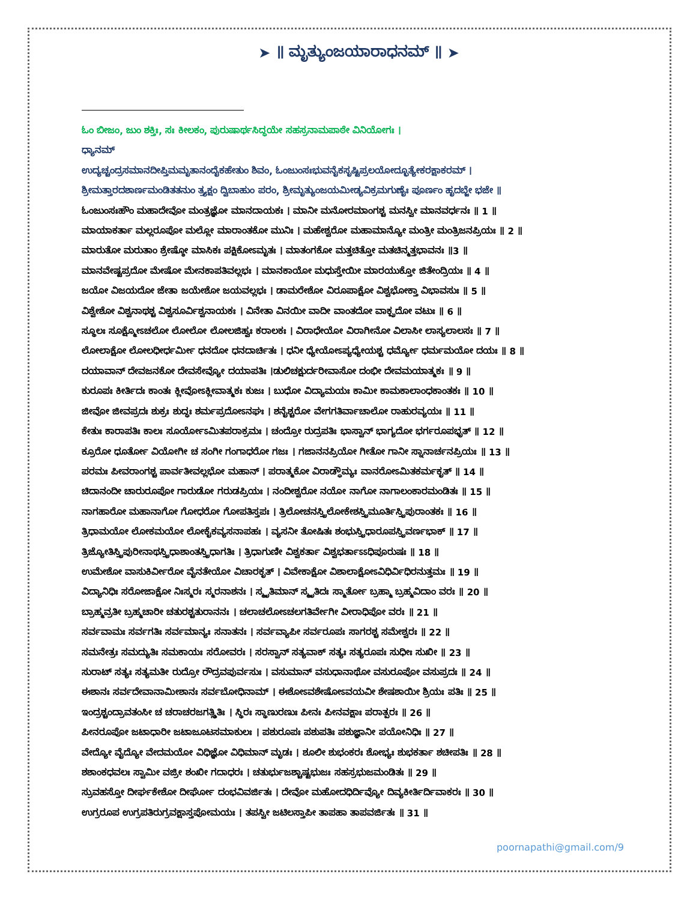➤ ॥ ಮೃತ್ಯುಂಜಯಾರಾಧನಮ್ ॥ ➤
ಓಂ ಬೀಜಂ, ಜುಂ ಶಕ್ತಿಃ, ಸಃ ಕೀಲಕಂ, ಪುರುಷಾರ್ಥಸಿದ್ಧಯೇ ಸಹಸ್ರನಾಮಪಾಠೇ ವಿನಿಯೋಗಃ ।
ಧ್ಯಾನಮ್
ಉದ್ಯಚ್ಚಂದ್ರಸಮಾನದೀಪ್ತಿಮಮೃತಾನಂದೈಕಹೇತುಂ ಶಿವಂ, ಓಂಜುಂಸಃಭುವನೈಕಸೃಷ್ಟಿಪ್ರಲಯೋದ್ಭೂತ್ಯೇಕರಕ್ಷಾಕರಮ್ ।
ಶ್ರೀಮತ್ತಾರದಶಾರ್ಣಮಂಡಿತತನುಂ ತ್ರ್ಯಕ್ಷಂ ದ್ವಿಬಾಹುಂ ಪರಂ, ಶ್ರೀಮೃತ್ಯುಂಜಯಮೀಡ್ಯವಿಕ್ರಮಗುಣೈಃ ಪೂರ್ಣಂ ಹೃದಬ್ಜೇ ಭಜೇ ॥
ಓಂಜುಂಸಃಹೌಂ ಮಹಾದೇವೋ ಮಂತ್ರಜ್ಞೋ ಮಾನದಾಯಕಃ । ಮಾನೀ ಮನೋರಮಾಂಗಶ್ಚ ಮನಸ್ವೀ ಮಾನವರ್ಧನಃ ॥ 1 ॥
ಮಾಯಾಕರ್ತಾ ಮಲ್ಲರೂಪೋ ಮಲ್ಲೋ ಮಾರಾಂತಕೋ ಮುನಿಃ । ಮಹೇಶ್ವರೋ ಮಹಾಮಾನ್ಯೋ ಮಂತ್ರೀ ಮಂತ್ರಿಜನಪ್ರಿಯಃ ॥ 2 ॥
ಮಾರುತೋ ಮರುತಾಂ ಶ್ರೇಷ್ಠೋ ಮಾಸಿಕಃ ಪಕ್ಷಿಕೋಽಮೃತಃ । ಮಾತಂಗಕೋ ಮತ್ತಚಿತ್ತೋ ಮತಚಿನ್ಮತ್ತಭಾವನಃ ॥3 ॥
ಮಾನವೇಷ್ಟಪ್ರದೋ ಮೇಷೋ ಮೇನಕಾಪತಿವಲ್ಲಭಃ । ಮಾನಕಾಯೋ ಮಧುಸ್ತೇಯೀ ಮಾರಯುಕ್ತೋ ಜಿತೇಂದ್ರಿಯಃ ॥ 4 ॥
ಜಯೋ ವಿಜಯದೋ ಜೇತಾ ಜಯೇಶೋ ಜಯವಲ್ಲಭಃ । ಡಾಮರೇಶೋ ವಿರೂಪಾಕ್ಷೋ ವಿಶ್ವಭೋಕ್ತಾ ವಿಭಾವಸುಃ ॥ 5 ॥
ವಿಶ್ವೇಶೋ ವಿಶ್ವನಾಥಶ್ಚ ವಿಶ್ವಸೂರ್ವಿಶ್ವನಾಯಕಃ । ವಿನೇತಾ ವಿನಯೀ ವಾದೀ ವಾಂತದೋ ವಾಕ್ಪ್ರದೋ ವಟುಃ ॥ 6 ॥
ಸ್ಥೂಲಃ ಸೂಕ್ಷ್ಮೋಽಚಲೋ ಲೋಲೋ ಲೋಲಜಿಹ್ವಃ ಕರಾಲಕಃ । ವಿರಾಧೇಯೋ ವಿರಾಗೀನೋ ವಿಲಾಸೀ ಲಾಸ್ಯಲಾಲಸಃ ॥ 7 ॥
ಲೋಲಾಕ್ಷೋ ಲೋಲಧೀರ್ಧರ್ಮೀ ಧನದೋ ಧನದಾರ್ಚಿತಃ । ಧನೀ ಧ್ಯೇಯೋಽಪ್ಯಧ್ಯೇಯಶ್ಚ ಧರ್ಮ್ಯೋ ಧರ್ಮಮಯೋ ದಯಃ ॥ 8 ॥
ದಯಾವಾನ್ ದೇವಜನಕೋ ದೇವಸೇವ್ಯೋ ದಯಾಪತಿಃ ।ಡುಲಿಚಕ್ಷುರ್ದರೀವಾಸೋ ದಂಭೀ ದೇವಮಯಾತ್ಮಕಃ ॥ 9 ॥
ಕುರೂಪಃ ಕೀರ್ತಿದಃ ಕಾಂತಃ ಕ್ಲೀವೋಽಕ್ಲೀವಾತ್ಮಕಃ ಕುಜಃ । ಬುಧೋ ವಿದ್ಯಾಮಯಃ ಕಾಮೀ ಕಾಮಕಾಲಾಂಧಕಾಂತಕಃ ॥ 10 ॥
ಜೀವೋ ಜೀವಪ್ರದಃ ಶುಕ್ರಃ ಶುದ್ಧಃ ಶರ್ಮಪ್ರದೋಽನಘಃ । ಶನೈಶ್ಚರೋ ವೇಗಗತಿರ್ವಾಚಾಲೋ ರಾಹುರವ್ಯಯಃ ॥ 11 ॥
ಕೇತುಃ ಕಾರಾಪತಿಃ ಕಾಲಃ ಸೂರ್ಯೋಽಮಿತಪರಾಕ್ರಮಃ । ಚಂದ್ರೋ ರುದ್ರಪತಿಃ ಭಾಸ್ವಾನ್ ಭಾಗ್ಯದೋ ಭರ್ಗರೂಪಭೃತ್ ॥ 12 ॥
ಕ್ರೂರೋ ಧೂರ್ತೋ ವಿಯೋಗೀ ಚ ಸಂಗೀ ಗಂಗಾಧರೋ ಗಜಃ । ಗಜಾನನಪ್ರಿಯೋ ಗೀತೋ ಗಾನೀ ಸ್ನಾನಾರ್ಚನಪ್ರಿಯಃ ॥ 13 ॥
ಪರಮಃ ಪೀವರಾಂಗಶ್ಚ ಪಾರ್ವತೀವಲ್ಲಭೋ ಮಹಾನ್ । ಪರಾತ್ಮಕೋ ವಿರಾಡ್ಧೌಮ್ಯಃ ವಾನರೋಽಮಿತಕರ್ಮಕೃತ್ ॥ 14 ॥
ಚಿದಾನಂದೀ ಚಾರುರೂಪೋ ಗಾರುಡೋ ಗರುಡಪ್ರಿಯಃ । ನಂದೀಶ್ವರೋ ನಯೋ ನಾಗೋ ನಾಗಾಲಂಕಾರಮಂಡಿತಃ ॥ 15 ॥
ನಾಗಹಾರೋ ಮಹಾನಾಗೋ ಗೋಧರೋ ಗೋಪತಿಸ್ತಪಃ । ತ್ರಿಲೋಚನಸ್ತ್ರಿಲೋಕೇಶಸ್ತ್ರಿಮೂರ್ತಿಸ್ತ್ರಿಪುರಾಂತಕಃ ॥ 16 ॥
ತ್ರಿಧಾಮಯೋ ಲೋಕಮಯೋ ಲೋಕೈಕವ್ಯಸನಾಪಹಃ । ವ್ಯಸನೀ ತೋಷಿತಃ ಶಂಭುಸ್ತ್ರಿಧಾರೂಪಸ್ತ್ರಿವರ್ಣಭಾಕ್ ॥ 17 ॥
ತ್ರಿಜ್ಯೋತಿಸ್ತ್ರಿಪುರೀನಾಥಸ್ತ್ರಿಧಾಶಾಂತಸ್ತ್ರಿಧಾಗತಿಃ । ತ್ರಿಧಾಗುಣೀ ವಿಶ್ವಕರ್ತಾ ವಿಶ್ವಭರ್ತಾಽಽಧಿಪೂರುಷಃ ॥ 18 ॥
ಉಮೇಶೋ ವಾಸುಕಿರ್ವೀರೋ ವೈನತೇಯೋ ವಿಚಾರಕೃತ್ । ವಿವೇಕಾಕ್ಷೋ ವಿಶಾಲಾಕ್ಷೋಽವಿಧಿರ್ವಿಧಿರನುತ್ತಮಃ ॥ 19 ॥
ವಿದ್ಯಾನಿಧಿಃ ಸರೋಜಾಕ್ಷೋ ನಿಃಸ್ಮರಃ ಸ್ಮರನಾಶನಃ । ಸ್ಮೃತಿಮಾನ್ ಸ್ಮೃತಿದಃ ಸ್ಮಾರ್ತೋ ಬ್ರಹ್ಮಾ ಬ್ರಹ್ಮವಿದಾಂ ವರಃ ॥ 20 ॥
ಬ್ರಾಹ್ಮವ್ರತೀ ಬ್ರಹ್ಮಚಾರೀ ಚತುರಶ್ಚತುರಾನನಃ । ಚಲಾಚಲೋಽಚಲಗತಿರ್ವೇಗೀ ವೀರಾಧಿಪೋ ವರಃ ॥ 21 ॥
ಸರ್ವವಾಮಃ ಸರ್ವಗತಿಃ ಸರ್ವಮಾನ್ಯಃ ಸನಾತನಃ । ಸರ್ವವ್ಯಾಪೀ ಸರ್ವರೂಪಃ ಸಾಗರಶ್ಚ ಸಮೇಶ್ವರಃ ॥ 22 ॥
ಸಮನೇತ್ರಃ ಸಮದ್ಯುತಿಃ ಸಮಕಾಯಃ ಸರೋವರಃ । ಸರಸ್ವಾನ್ ಸತ್ಯವಾಕ್ ಸತ್ಯಃ ಸತ್ಯರೂಪಃ ಸುಧೀಃ ಸುಖೀ ॥ 23 ॥
ಸುರಾಟ್ ಸತ್ಯಃ ಸತ್ಯಮತೀ ರುದ್ರೋ ರೌದ್ರವಪುರ್ವಸುಃ । ವಸುಮಾನ್ ವಸುಧಾನಾಥೋ ವಸುರೂಪೋ ವಸುಪ್ರದಃ ॥ 24 ॥
ಈಶಾನಃ ಸರ್ವದೇವಾನಾಮೀಶಾನಃ ಸರ್ವಬೋಧಿನಾಮ್ । ಈಶೋಽವಶೇಷೋಽವಯವೀ ಶೇಷಶಾಯೀ ಶ್ರಿಯಃ ಪತಿಃ ॥ 25 ॥
ಇಂದ್ರಶ್ಚಂದ್ರಾವತಂಸೀ ಚ ಚರಾಚರಜಗತ್ಸ್ಥಿತಿಃ । ಸ್ಥಿರಃ ಸ್ಥಾಣುರಣುಃ ಪೀನಃ ಪೀನವಕ್ಷಾಃ ಪರಾತ್ಪರಃ ॥ 26 ॥
ಪೀನರೂಪೋ ಜಟಾಧಾರೀ ಜಟಾಜೂಟಸಮಾಕುಲಃ । ಪಶುರೂಪಃ ಪಶುಪತಿಃ ಪಶುಜ್ಞಾನೀ ಪಯೋನಿಧಿಃ ॥ 27 ॥
ವೇದ್ಯೋ ವೈದ್ಯೋ ವೇದಮಯೋ ವಿಧಿಜ್ಞೋ ವಿಧಿಮಾನ್ ಮೃಡಃ । ಶೂಲೀ ಶುಭಂಕರಃ ಶೋಭ್ಯಃ ಶುಭಕರ್ತಾ ಶಚೀಪತಿಃ ॥ 28 ॥
ಶಶಾಂಕಧವಲಃ ಸ್ವಾಮೀ ವಜ್ರೀ ಶಂಖೀ ಗದಾಧರಃ । ಚತುರ್ಭುಜಶ್ಚಾಷ್ಟಭುಜಃ ಸಹಸ್ರಭುಜಮಂಡಿತಃ ॥ 29 ॥
ಸ್ರುವಹಸ್ತೋ ದೀರ್ಘಕೇಶೋ ದೀರ್ಘೋ ದಂಭವಿವರ್ಜಿತಃ । ದೇವೋ ಮಹೋದಧಿರ್ದಿವ್ಯೋ ದಿವ್ಯಕೀರ್ತಿರ್ದಿವಾಕರಃ ॥ 30 ॥
ಉಗ್ರರೂಪ ಉಗ್ರಪತಿರುಗ್ರವಕ್ಷಾಸ್ತಪೋಮಯಃ । ತಪಸ್ವೀ ಜಟಿಲಸ್ತಾಪೀ ತಾಪಹಾ ತಾಪವರ್ಜಿತಃ ॥ 31 ॥
poornapathi@gmail.com/9